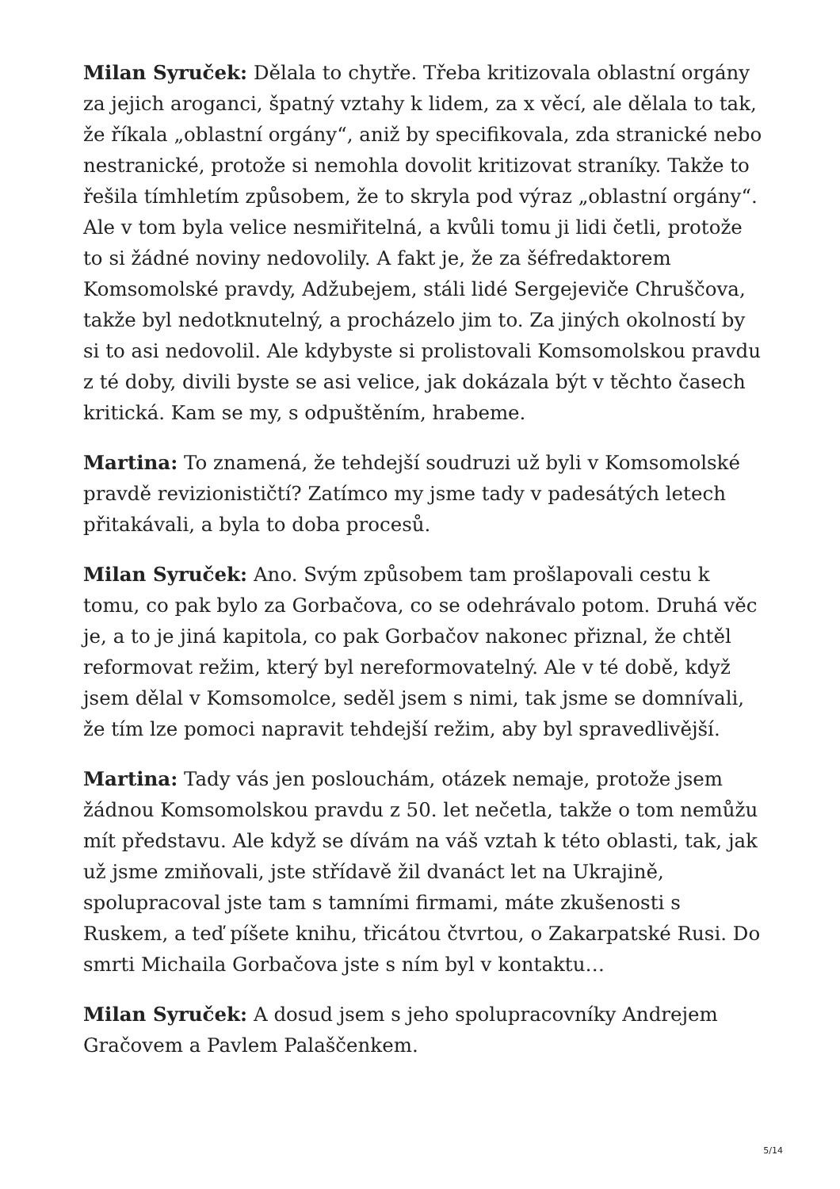Milan Syruček: Dělala to chytře. Třeba kritizovala oblastní orgány za jejich aroganci, špatný vztahy k lidem, za x věcí, ale dělala to tak, že říkala „oblastní orgány“, aniž by specifikovala, zda stranické nebo nestranické, protože si nemohla dovolit kritizovat straníky. Takže to řešila tímhletím způsobem, že to skryla pod výraz „oblastní orgány“. Ale v tom byla velice nesmiřitelná, a kvůli tomu ji lidi četli, protože to si žádné noviny nedovolily. A fakt je, že za šéfredaktorem Komsomolské pravdy, Adžubejem, stáli lidé Sergejeviče Chruščova, takže byl nedotknutelný, a procházelo jim to. Za jiných okolností by si to asi nedovolil. Ale kdybyste si prolistovali Komsomolskou pravdu z té doby, divili byste se asi velice, jak dokázala být v těchto časech kritická. Kam se my, s odpuštěním, hrabeme.
Martina: To znamená, že tehdejší soudruzi už byli v Komsomolské pravdě revizionističtí? Zatímco my jsme tady v padesátých letech přitakávali, a byla to doba procesů.
Milan Syruček: Ano. Svým způsobem tam prošlapovali cestu k tomu, co pak bylo za Gorbačova, co se odehrávalo potom. Druhá věc je, a to je jiná kapitola, co pak Gorbačov nakonec přiznal, že chtěl reformovat režim, který byl nereformovatelný. Ale v té době, když jsem dělal v Komsomolce, seděl jsem s nimi, tak jsme se domnívali, že tím lze pomoci napravit tehdejší režim, aby byl spravedlivější.
Martina: Tady vás jen poslouchám, otázek nemaje, protože jsem žádnou Komsomolskou pravdu z 50. let nečetla, takže o tom nemůžu mít představu. Ale když se dívám na váš vztah k této oblasti, tak, jak už jsme zmiňovali, jste střídavě žil dvanáct let na Ukrajině, spolupracoval jste tam s tamními firmami, máte zkušenosti s Ruskem, a teď píšete knihu, třicátou čtvrtou, o Zakarpatské Rusi. Do smrti Michaila Gorbačova jste s ním byl v kontaktu…
Milan Syruček: A dosud jsem s jeho spolupracovníky Andrejem Gračovem a Pavlem Palaščenkem.
5/14